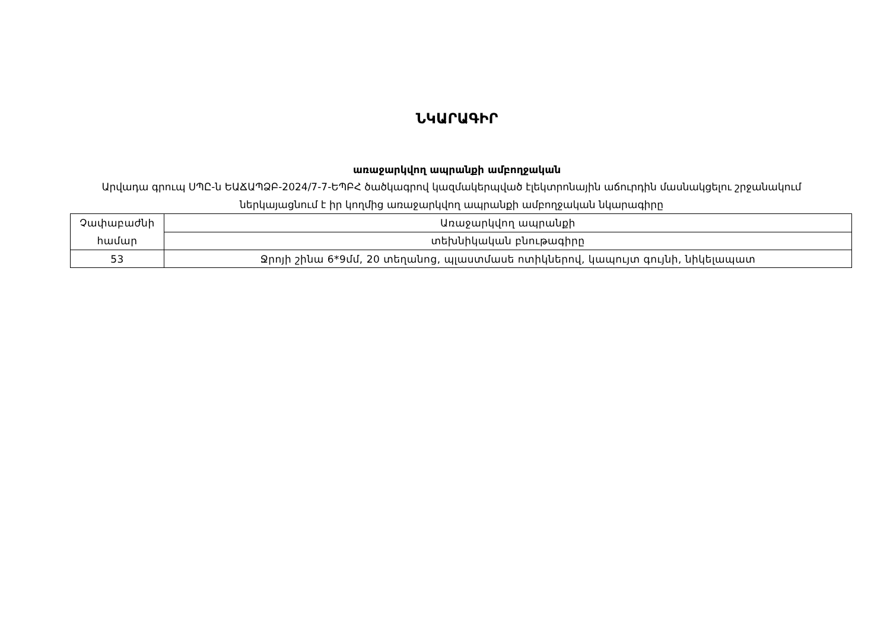ՆԿԱՐԱԳԻՐ
առաջարկվող ապրանքի ամբողջական
Արվադա գրուպ ՍՊԸ-ն ԵԱՃԱՊՁԲ-2024/7-7-ԵՊԲՀ ծածկագրով կազմակերպված էլեկտրոնային աճուրդին մասնակցելու շրջանակում ներկայացնում է իր կողմից առաջարկվող ապրանքի ամբողջական նկարագիրը
| Չափաբաժնի համար | Առաջարկվող ապրանքի |
| | տեխնիկական բնութագիրը |
| 53 | Ջրոյի շինա 6*9մմ, 20 տեղանոց, պլաստմասե ոտիկներով, կապույտ գույնի, նիկելապատ |